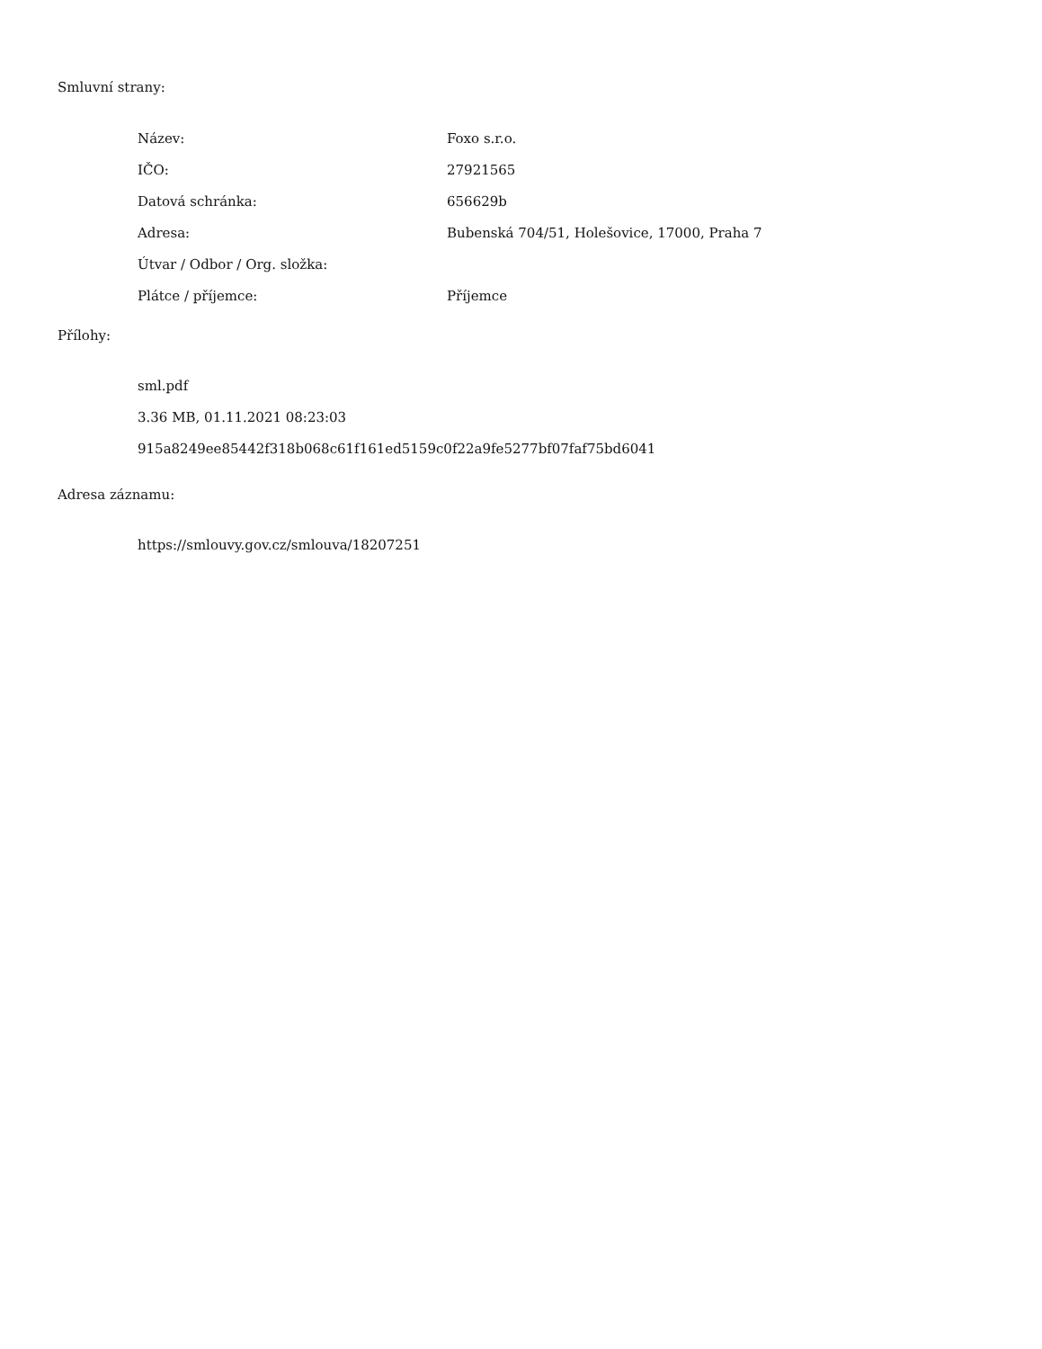Smluvní strany:
| Název: | Foxo s.r.o. |
| IČO: | 27921565 |
| Datová schránka: | 656629b |
| Adresa: | Bubenská 704/51, Holešovice, 17000, Praha 7 |
| Útvar / Odbor / Org. složka: | |
| Plátce / příjemce: | Příjemce |
Přílohy:
sml.pdf
3.36 MB, 01.11.2021 08:23:03
915a8249ee85442f318b068c61f161ed5159c0f22a9fe5277bf07faf75bd6041
Adresa záznamu:
https://smlouvy.gov.cz/smlouva/18207251